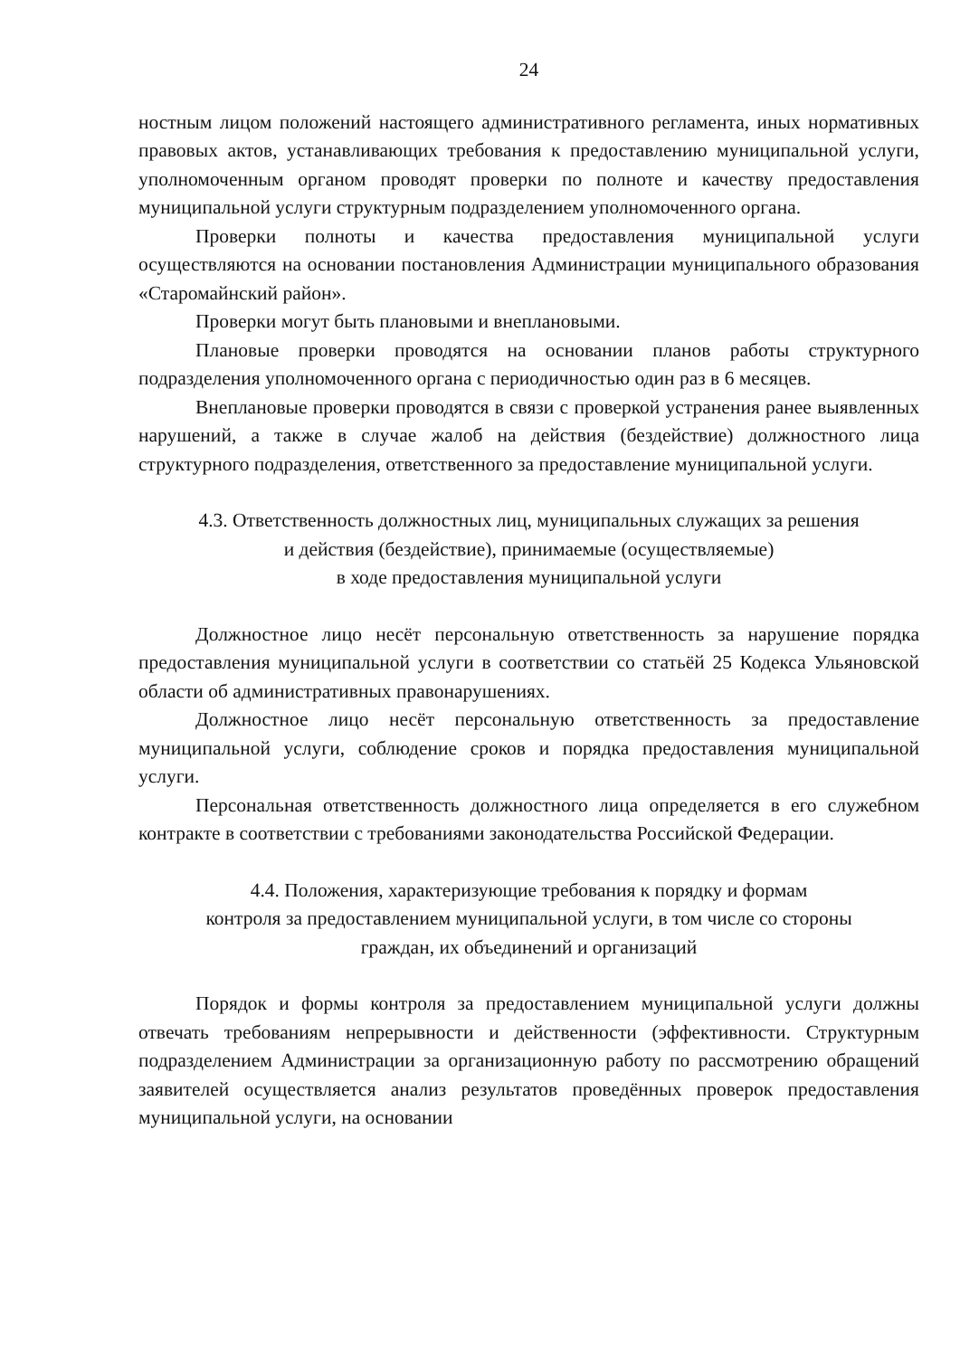24
ностным лицом положений настоящего административного регламента, иных нормативных правовых актов, устанавливающих требования к предоставлению муниципальной услуги, уполномоченным органом проводят проверки по полноте и качеству предоставления муниципальной услуги структурным подразделением уполномоченного органа.
Проверки полноты и качества предоставления муниципальной услуги осуществляются на основании постановления Администрации муниципального образования «Старомайнский район».
Проверки могут быть плановыми и внеплановыми.
Плановые проверки проводятся на основании планов работы структурного подразделения уполномоченного органа с периодичностью один раз в 6 месяцев.
Внеплановые проверки проводятся в связи с проверкой устранения ранее выявленных нарушений, а также в случае жалоб на действия (бездействие) должностного лица структурного подразделения, ответственного за предоставление муниципальной услуги.
4.3. Ответственность должностных лиц, муниципальных служащих за решения
и действия (бездействие), принимаемые (осуществляемые)
в ходе предоставления муниципальной услуги
Должностное лицо несёт персональную ответственность за нарушение порядка предоставления муниципальной услуги в соответствии со статьёй 25 Кодекса Ульяновской области об административных правонарушениях.
Должностное лицо несёт персональную ответственность за предоставление муниципальной услуги, соблюдение сроков и порядка предоставления муниципальной услуги.
Персональная ответственность должностного лица определяется в его служебном контракте в соответствии с требованиями законодательства Российской Федерации.
4.4. Положения, характеризующие требования к порядку и формам
контроля за предоставлением муниципальной услуги, в том числе со стороны
граждан, их объединений и организаций
Порядок и формы контроля за предоставлением муниципальной услуги должны отвечать требованиям непрерывности и действенности (эффективности. Структурным подразделением Администрации за организационную работу по рассмотрению обращений заявителей осуществляется анализ результатов проведённых проверок предоставления муниципальной услуги, на основании